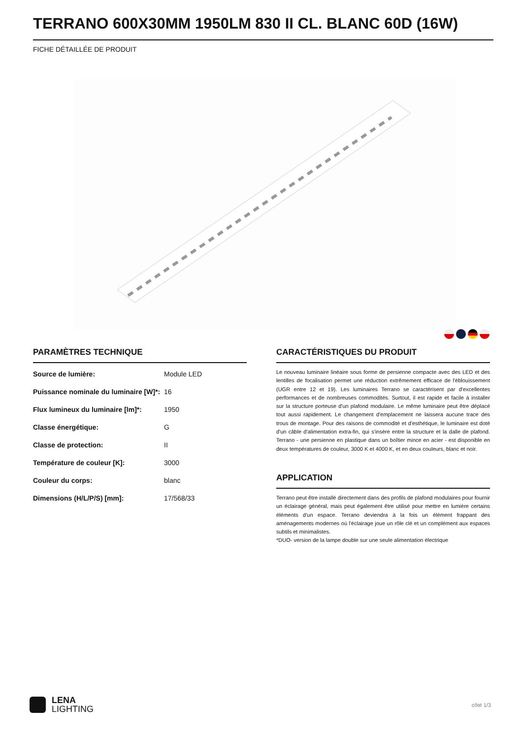TERRANO 600X30MM 1950LM 830 II CL. BLANC 60D (16W)
FICHE DÉTAILLÉE DE PRODUIT
PARAMÈTRES TECHNIQUE
| Source de lumière: | Module LED |
| Puissance nominale du luminaire [W]*: | 16 |
| Flux lumineux du luminaire [lm]*: | 1950 |
| Classe énergétique: | G |
| Classe de protection: | II |
| Température de couleur [K]: | 3000 |
| Couleur du corps: | blanc |
| Dimensions (H/L/P/S) [mm]: | 17/568/33 |
CARACTÉRISTIQUES DU PRODUIT
Le nouveau luminaire linéaire sous forme de persienne compacte avec des LED et des lentilles de focalisation permet une réduction extrêmement efficace de l'éblouissement (UGR entre 12 et 19). Les luminaires Terrano se caractérisent par d'excellentes performances et de nombreuses commodités. Surtout, il est rapide et facile à installer sur la structure porteuse d'un plafond modulaire. Le même luminaire peut être déplacé tout aussi rapidement. Le changement d'emplacement ne laissera aucune trace des trous de montage. Pour des raisons de commodité et d'esthétique, le luminaire est doté d'un câble d'alimentation extra-fin, qui s'insère entre la structure et la dalle de plafond. Terrano - une persienne en plastique dans un boîtier mince en acier - est disponible en deux températures de couleur, 3000 K et 4000 K, et en deux couleurs, blanc et noir.
APPLICATION
Terrano peut être installé directement dans des profils de plafond modulaires pour fournir un éclairage général, mais peut également être utilisé pour mettre en lumière certains éléments d'un espace. Terrano deviendra à la fois un élément frappant des aménagements modernes où l'éclairage joue un rôle clé et un complément aux espaces subtils et minimalistes.
*DUO- version de la lampe double sur une seule alimentation électrique
LENA
LIGHTING
côté 1/3